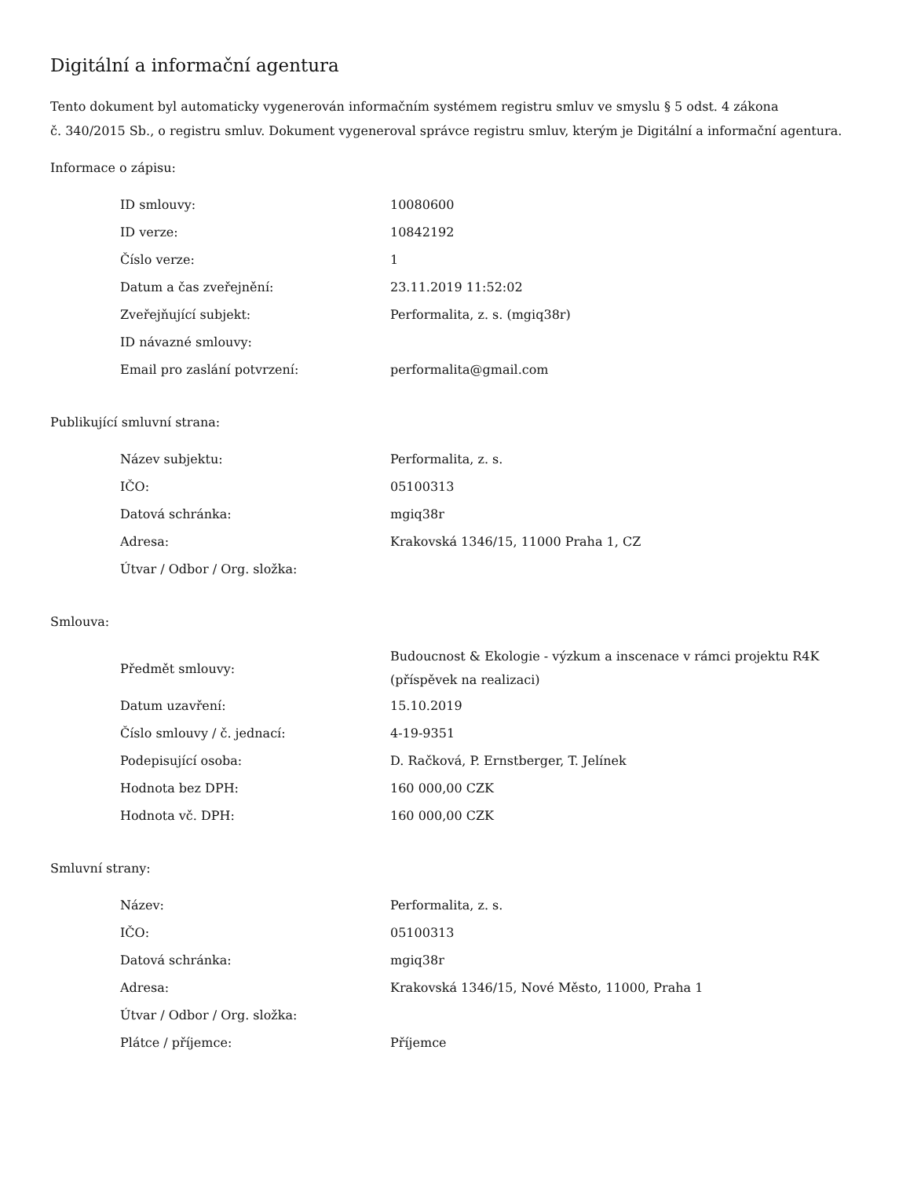Digitální a informační agentura
Tento dokument byl automaticky vygenerován informačním systémem registru smluv ve smyslu § 5 odst. 4 zákona
č. 340/2015 Sb., o registru smluv. Dokument vygeneroval správce registru smluv, kterým je Digitální a informační agentura.
Informace o zápisu:
| ID smlouvy: | 10080600 |
| ID verze: | 10842192 |
| Číslo verze: | 1 |
| Datum a čas zveřejnění: | 23.11.2019 11:52:02 |
| Zveřejňující subjekt: | Performalita, z. s. (mgiq38r) |
| ID návazné smlouvy: | |
| Email pro zaslání potvrzení: | performalita@gmail.com |
Publikující smluvní strana:
| Název subjektu: | Performalita, z. s. |
| IČO: | 05100313 |
| Datová schránka: | mgiq38r |
| Adresa: | Krakovská 1346/15, 11000 Praha 1, CZ |
| Útvar / Odbor / Org. složka: | |
Smlouva:
| Předmět smlouvy: | Budoucnost & Ekologie - výzkum a inscenace v rámci projektu R4K (příspěvek na realizaci) |
| Datum uzavření: | 15.10.2019 |
| Číslo smlouvy / č. jednací: | 4-19-9351 |
| Podepisující osoba: | D. Račková, P. Ernstberger, T. Jelínek |
| Hodnota bez DPH: | 160 000,00 CZK |
| Hodnota vč. DPH: | 160 000,00 CZK |
Smluvní strany:
| Název: | Performalita, z. s. |
| IČO: | 05100313 |
| Datová schránka: | mgiq38r |
| Adresa: | Krakovská 1346/15, Nové Město, 11000, Praha 1 |
| Útvar / Odbor / Org. složka: | |
| Plátce / příjemce: | Příjemce |